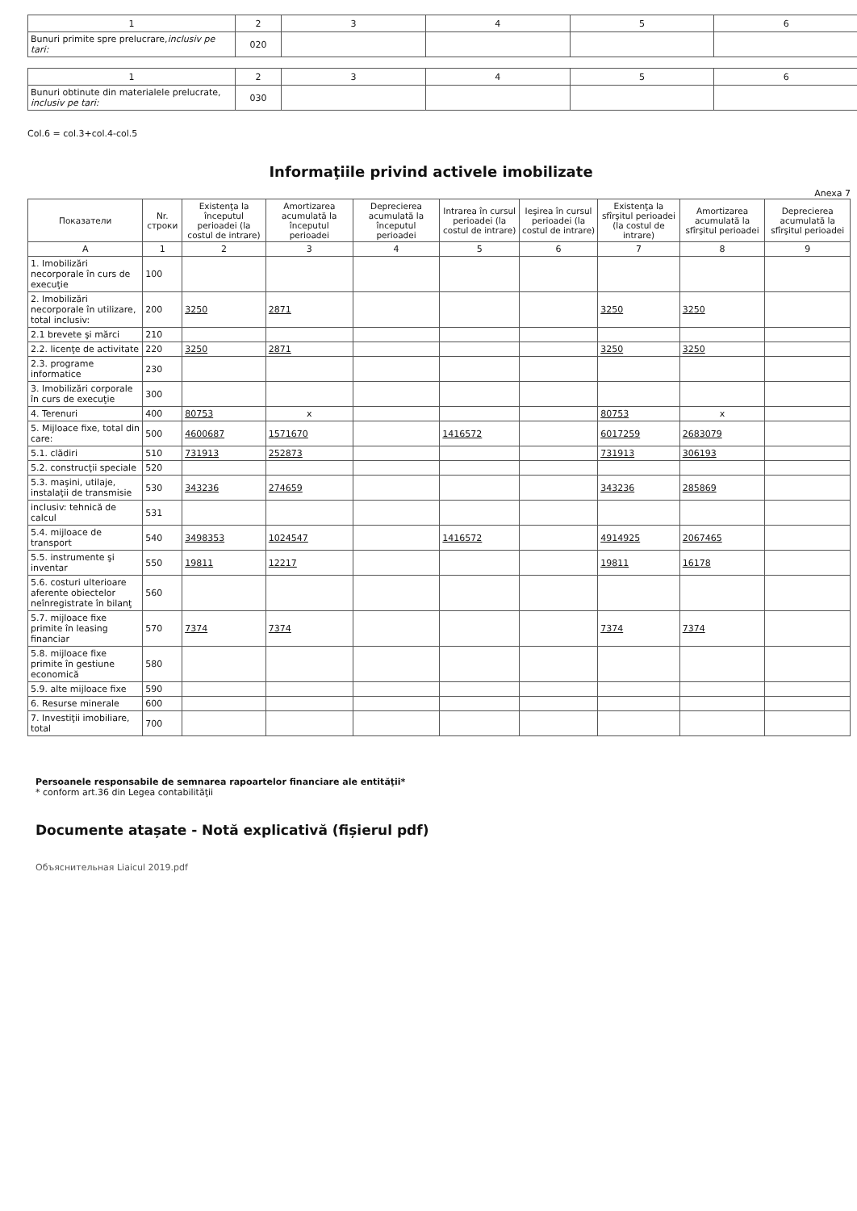| 1 | 2 | 3 | 4 | 5 | 6 |
| Bunuri primite spre prelucrare, inclusiv pe tari: | 020 | | | | |
| 1 | 2 | 3 | 4 | 5 | 6 |
| Bunuri obtinute din materialele prelucrate, inclusiv pe tari: | 030 | | | | |
Col.6 = col.3+col.4-col.5
Informaţiile privind activele imobilizate
Anexa 7
| Показатели | Nr. строки | Existenţa la începutul perioadei (la costul de intrare) | Amortizarea acumulată la începutul perioadei | Deprecierea acumulată la începutul perioadei | Intrarea în cursul perioadei (la costul de intrare) | Ieşirea în cursul perioadei (la costul de intrare) | Existenţa la sfîrşitul perioadei (la costul de intrare) | Amortizarea acumulată la sfîrşitul perioadei | Deprecierea acumulată la sfîrşitul perioadei |
| --- | --- | --- | --- | --- | --- | --- | --- | --- | --- |
| A | 1 | 2 | 3 | 4 | 5 | 6 | 7 | 8 | 9 |
| 1. Imobilizări necorporale în curs de execuţie | 100 | | | | | | | | |
| 2. Imobilizări necorporale în utilizare, total inclusiv: | 200 | 3250 | 2871 | | | | 3250 | 3250 | |
| 2.1 brevete şi mărci | 210 | | | | | | | | |
| 2.2. licenţe de activitate | 220 | 3250 | 2871 | | | | 3250 | 3250 | |
| 2.3. programe informatice | 230 | | | | | | | | |
| 3. Imobilizări corporale în curs de execuţie | 300 | | | | | | | | |
| 4. Terenuri | 400 | 80753 | x | | | | 80753 | x | |
| 5. Mijloace fixe, total din care: | 500 | 4600687 | 1571670 | | 1416572 | | 6017259 | 2683079 | |
| 5.1. clădiri | 510 | 731913 | 252873 | | | | 731913 | 306193 | |
| 5.2. construcţii speciale | 520 | | | | | | | | |
| 5.3. maşini, utilaje, instalaţii de transmisie | 530 | 343236 | 274659 | | | | 343236 | 285869 | |
| inclusiv: tehnică de calcul | 531 | | | | | | | | |
| 5.4. mijloace de transport | 540 | 3498353 | 1024547 | | 1416572 | | 4914925 | 2067465 | |
| 5.5. instrumente şi inventar | 550 | 19811 | 12217 | | | | 19811 | 16178 | |
| 5.6. costuri ulterioare aferente obiectelor neînregistrate în bilanţ | 560 | | | | | | | | |
| 5.7. mijloace fixe primite în leasing financiar | 570 | 7374 | 7374 | | | | 7374 | 7374 | |
| 5.8. mijloace fixe primite în gestiune economică | 580 | | | | | | | | |
| 5.9. alte mijloace fixe | 590 | | | | | | | | |
| 6. Resurse minerale | 600 | | | | | | | | |
| 7. Investiţii imobiliare, total | 700 | | | | | | | | |
Persoanele responsabile de semnarea rapoartelor financiare ale entităţii*
* conform art.36 din Legea contabilităţii
Documente atașate - Notă explicativă (fișierul pdf)
Объяснительная Liaicul 2019.pdf